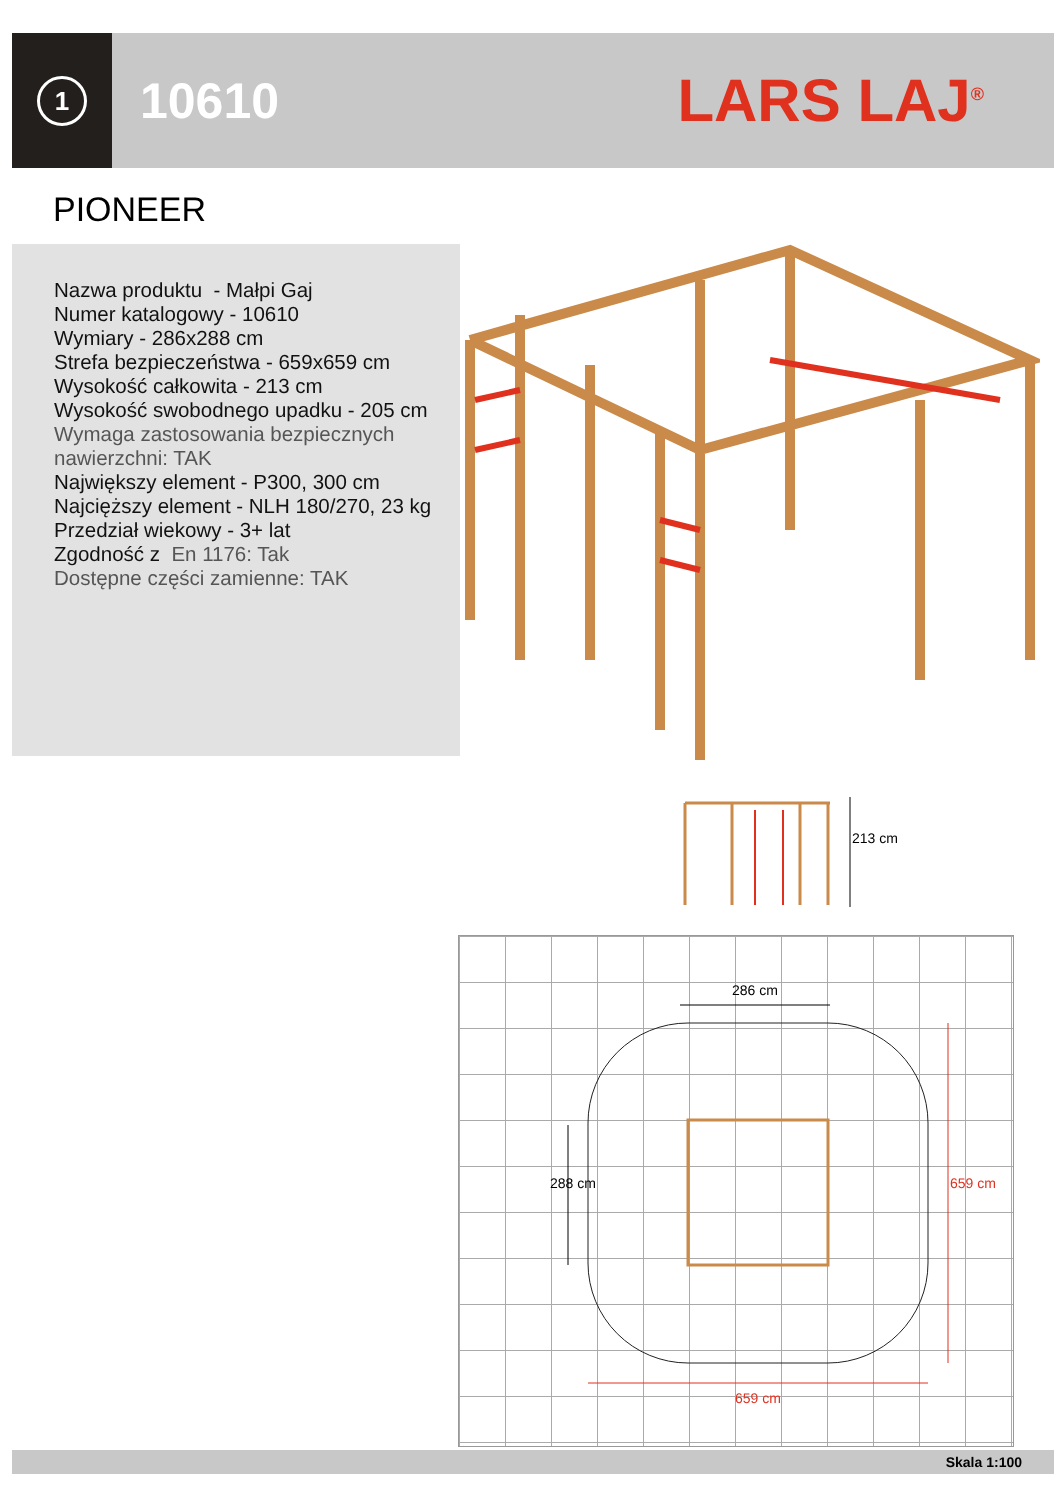1
10610
LARS LAJ<sup>®</sup>
PIONEER
Nazwa produktu - Małpi Gaj
Numer katalogowy - 10610
Wymiary - 286x288 cm
Strefa bezpieczeństwa - 659x659 cm
Wysokość całkowita - 213 cm
Wysokość swobodnego upadku - 205 cm
Wymaga zastosowania bezpiecznych nawierzchni: TAK
Największy element - P300, 300 cm
Najcięższy element - NLH 180/270, 23 kg
Przedział wiekowy - 3+ lat
Zgodność z En 1176: Tak
Dostępne części zamienne: TAK
213 cm
286 cm
288 cm 659 cm
659 cm
Skala 1:100